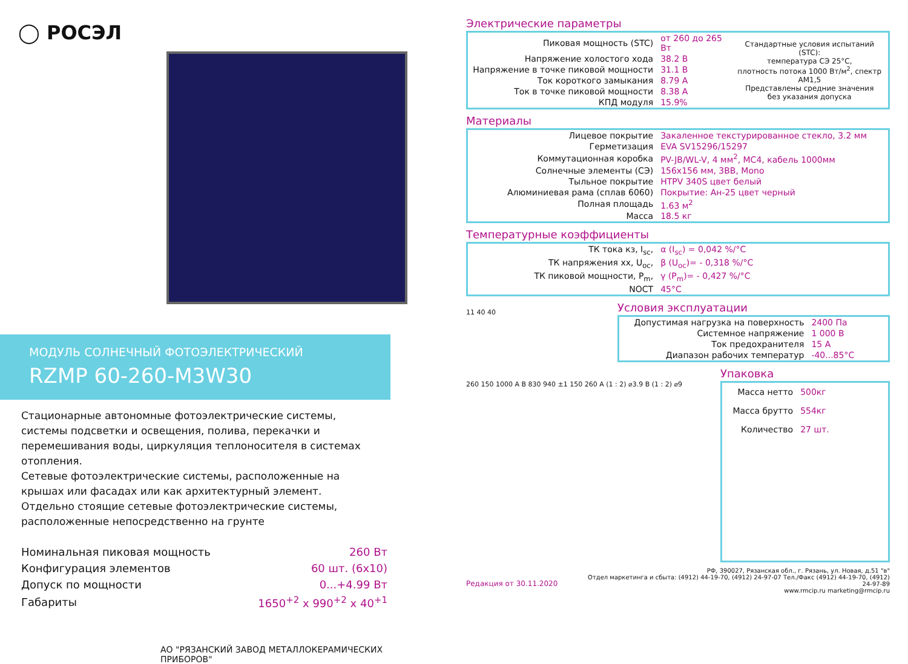◯ РОСЭЛ
МОДУЛЬ СОЛНЕЧНЫЙ ФОТОЭЛЕКТРИЧЕСКИЙ
RZMP 60-260-M3W30
Стационарные автономные фотоэлектрические системы, системы подсветки и освещения, полива, перекачки и перемешивания воды, циркуляция теплоносителя в системах отопления.
Сетевые фотоэлектрические системы, расположенные на крышах или фасадах или как архитектурный элемент.
Отдельно стоящие сетевые фотоэлектрические системы, расположенные непосредственно на грунте
| Номинальная пиковая мощность | 260 Вт |
| Конфигурация элементов | 60 шт. (6x10) |
| Допуск по мощности | 0...+4.99 Вт |
| Габариты | 1650<sup>+2</sup> x 990<sup>+2</sup> x 40<sup>+1</sup> |
АО "РЯЗАНСКИЙ ЗАВОД МЕТАЛЛОКЕРАМИЧЕСКИХ ПРИБОРОВ"
Электрические параметры
| Пиковая мощность (STC) | от 260 до 265 Вт | Стандартные условия испытаний (STC): температура СЭ 25°C, плотность потока 1000 Вт/м<sup>2</sup>, спектр AM1,5 Представлены средние значения без указания допуска |
| Напряжение холостого хода | 38.2 В | |
| Напряжение в точке пиковой мощности | 31.1 В | |
| Ток короткого замыкания | 8.79 А | |
| Ток в точке пиковой мощности | 8.38 А | |
| КПД модуля | 15.9% | |
Материалы
| Лицевое покрытие | Закаленное текстурированное стекло, 3.2 мм |
| Герметизация | EVA SV15296/15297 |
| Коммутационная коробка | PV-JB/WL-V, 4 мм<sup>2</sup>, MC4, кабель 1000мм |
| Солнечные элементы (СЭ) | 156x156 мм, 3ВВ, Mono |
| Тыльное покрытие | HTPV 340S цвет белый |
| Алюминиевая рама (сплав 6060) | Покрытие: Ан-25 цвет черный |
| Полная площадь | 1.63 м<sup>2</sup> |
| Масса | 18.5 кг |
Температурные коэффициенты
| ТК тока кз, I<sub>sc</sub>, | α (I<sub>sc</sub>) = 0,042 %/°C |
| ТК напряжения хх, U<sub>oc</sub>, | β (U<sub>oc</sub>)= - 0,318 %/°C |
| ТК пиковой мощности, P<sub>m</sub>, | γ (P<sub>m</sub>)= - 0,427 %/°C |
| NOCT | 45°C |
11 40 40
Условия эксплуатации
| Допустимая нагрузка на поверхность | 2400 Па |
| Системное напряжение | 1 000 В |
| Ток предохранителя | 15 А |
| Диапазон рабочих температур | -40...85°C |
260 150 1000 A B 830 940 ±1 150 260 A (1 : 2) ⌀3.9 B (1 : 2) ⌀9
Упаковка
| Масса нетто | 500кг |
| Масса брутто | 554кг |
| Количество | 27 шт. |
Редакция от 30.11.2020
РФ, 390027, Рязанская обл., г. Рязань, ул. Новая, д.51 "в"
Отдел маркетинга и сбыта: (4912) 44-19-70, (4912) 24-97-07 Тел./Факс (4912) 44-19-70, (4912) 24-97-89
www.rmcip.ru marketing@rmcip.ru